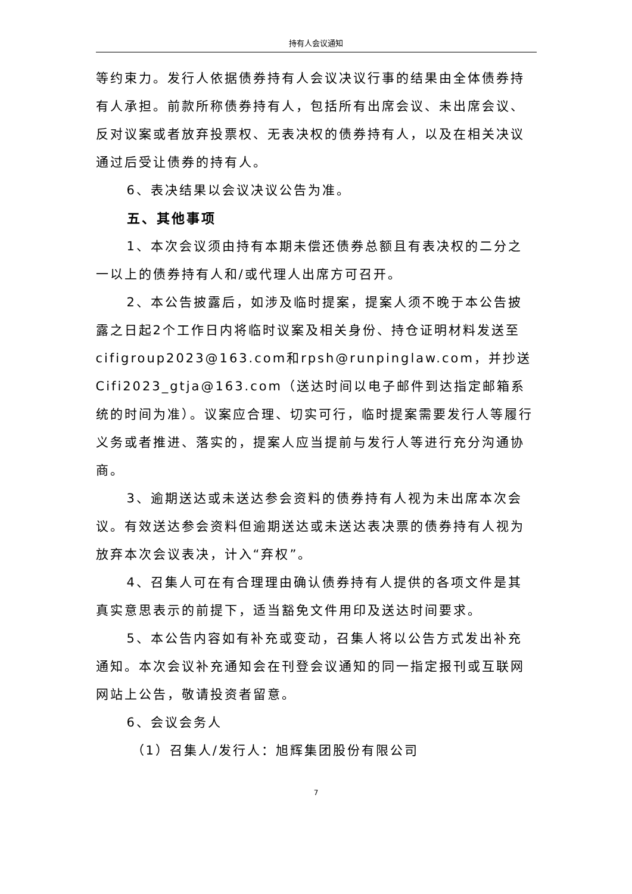持有人会议通知
等约束力。发行人依据债券持有人会议决议行事的结果由全体债券持有人承担。前款所称债券持有人，包括所有出席会议、未出席会议、反对议案或者放弃投票权、无表决权的债券持有人，以及在相关决议通过后受让债券的持有人。
6、表决结果以会议决议公告为准。
五、其他事项
1、本次会议须由持有本期未偿还债券总额且有表决权的二分之一以上的债券持有人和/或代理人出席方可召开。
2、本公告披露后，如涉及临时提案，提案人须不晚于本公告披露之日起2个工作日内将临时议案及相关身份、持仓证明材料发送至cifigroup2023@163.com和rpsh@runpinglaw.com，并抄送Cifi2023_gtja@163.com（送达时间以电子邮件到达指定邮箱系统的时间为准）。议案应合理、切实可行，临时提案需要发行人等履行义务或者推进、落实的，提案人应当提前与发行人等进行充分沟通协商。
3、逾期送达或未送达参会资料的债券持有人视为未出席本次会议。有效送达参会资料但逾期送达或未送达表决票的债券持有人视为放弃本次会议表决，计入“弃权”。
4、召集人可在有合理理由确认债券持有人提供的各项文件是其真实意思表示的前提下，适当豁免文件用印及送达时间要求。
5、本公告内容如有补充或变动，召集人将以公告方式发出补充通知。本次会议补充通知会在刊登会议通知的同一指定报刊或互联网网站上公告，敬请投资者留意。
6、会议会务人
（1）召集人/发行人：旭辉集团股份有限公司
7